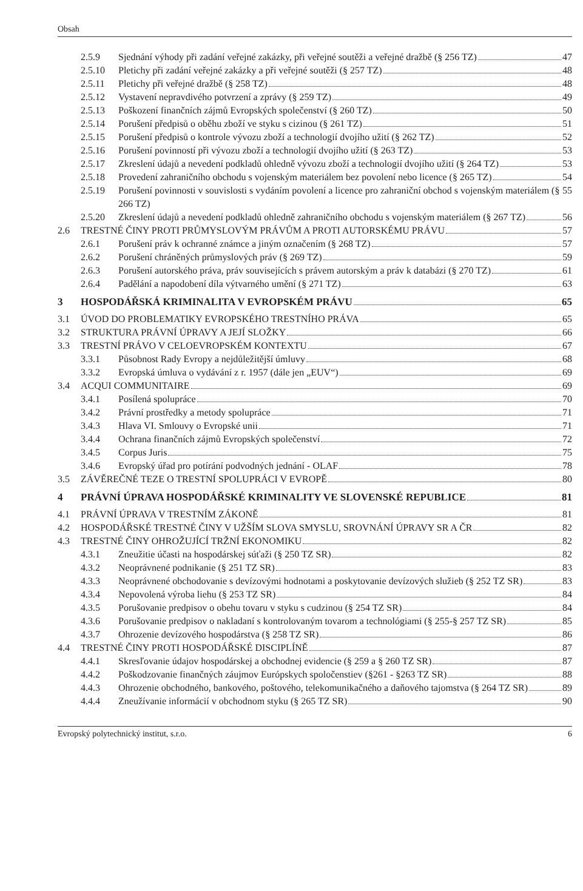Obsah
2.5.9 Sjednání výhody při zadání veřejné zakázky, při veřejné soutěži a veřejné dražbě (§ 256 TZ) 47
2.5.10 Pletichy při zadání veřejné zakázky a při veřejné soutěži (§ 257 TZ) 48
2.5.11 Pletichy při veřejné dražbě (§ 258 TZ) 48
2.5.12 Vystavení nepravdivého potvrzení a zprávy (§ 259 TZ) 49
2.5.13 Poškození finančních zájmů Evropských společenství (§ 260 TZ) 50
2.5.14 Porušení předpisů o oběhu zboží ve styku s cizinou (§ 261 TZ) 51
2.5.15 Porušení předpisů o kontrole vývozu zboží a technologií dvojího užití (§ 262 TZ) 52
2.5.16 Porušení povinností při vývozu zboží a technologií dvojího užití (§ 263 TZ) 53
2.5.17 Zkreslení údajů a nevedení podkladů ohledně vývozu zboží a technologií dvojího užití (§ 264 TZ) 53
2.5.18 Provedení zahraničního obchodu s vojenským materiálem bez povolení nebo licence (§ 265 TZ) 54
2.5.19 Porušení povinnosti v souvislosti s vydáním povolení a licence pro zahraniční obchod s vojenským materiálem (§ 266 TZ) 55
2.5.20 Zkreslení údajů a nevedení podkladů ohledně zahraničního obchodu s vojenským materiálem (§ 267 TZ) 56
2.6 TRESTNÉ ČINY PROTI PRŮMYSLOVÝM PRÁVŮM A PROTI AUTORSKÉMU PRÁVU 57
2.6.1 Porušení práv k ochranné známce a jiným označením (§ 268 TZ) 57
2.6.2 Porušení chráněných průmyslových práv (§ 269 TZ) 59
2.6.3 Porušení autorského práva, práv souvisejících s právem autorským a práv k databázi (§ 270 TZ) 61
2.6.4 Padělání a napodobení díla výtvarného umění (§ 271 TZ) 63
3 HOSPODÁŘSKÁ KRIMINALITA V EVROPSKÉM PRÁVU 65
3.1 ÚVOD DO PROBLEMATIKY EVROPSKÉHO TRESTNÍHO PRÁVA 65
3.2 STRUKTURA PRÁVNÍ ÚPRAVY A JEJÍ SLOŽKY 66
3.3 TRESTNÍ PRÁVO V CELOEVROPSKÉM KONTEXTU 67
3.3.1 Působnost Rady Evropy a nejdůležitější úmluvy 68
3.3.2 Evropská úmluva o vydávání z r. 1957 (dále jen „EUV“) 69
3.4 ACQUI COMMUNITAIRE 69
3.4.1 Posílená spolupráce 70
3.4.2 Právní prostředky a metody spolupráce 71
3.4.3 Hlava VI. Smlouvy o Evropské unii 71
3.4.4 Ochrana finančních zájmů Evropských společenství 72
3.4.5 Corpus Juris 75
3.4.6 Evropský úřad pro potírání podvodných jednání - OLAF 78
3.5 ZÁVĚREČNÉ TEZE O TRESTNÍ SPOLUPRÁCI V EVROPĚ 80
4 PRÁVNÍ ÚPRAVA HOSPODÁŘSKÉ KRIMINALITY VE SLOVENSKÉ REPUBLICE 81
4.1 PRÁVNÍ ÚPRAVA V TRESTNÍM ZÁKONĚ 81
4.2 HOSPODÁŘSKÉ TRESTNÉ ČINY V UŽŠÍM SLOVA SMYSLU, SROVNÁNÍ ÚPRAVY SR A ČR 82
4.3 TRESTNÉ ČINY OHROŽUJÍCÍ TRŽNÍ EKONOMIKU 82
4.3.1 Zneužitie účasti na hospodárskej súťaži (§ 250 TZ SR) 82
4.3.2 Neoprávnené podnikanie (§ 251 TZ SR) 83
4.3.3 Neoprávnené obchodovanie s devízovými hodnotami a poskytovanie devízových služieb (§ 252 TZ SR) 83
4.3.4 Nepovolená výroba liehu (§ 253 TZ SR) 84
4.3.5 Porušovanie predpisov o obehu tovaru v styku s cudzinou (§ 254 TZ SR) 84
4.3.6 Porušovanie predpisov o nakladaní s kontrolovaným tovarom a technológiami (§ 255-§ 257 TZ SR) 85
4.3.7 Ohrozenie devízového hospodárstva (§ 258 TZ SR) 86
4.4 TRESTNÉ ČINY PROTI HOSPODÁŘSKÉ DISCIPLÍNĚ 87
4.4.1 Skresľovanie údajov hospodárskej a obchodnej evidencie (§ 259 a § 260 TZ SR) 87
4.4.2 Poškodzovanie finančných záujmov Európskych spoločenstiev (§261 - §263 TZ SR) 88
4.4.3 Ohrozenie obchodného, bankového, poštového, telekomunikačného a daňového tajomstva (§ 264 TZ SR) 89
4.4.4 Zneužívanie informácií v obchodnom styku (§ 265 TZ SR) 90
Evropský polytechnický institut, s.r.o. 6